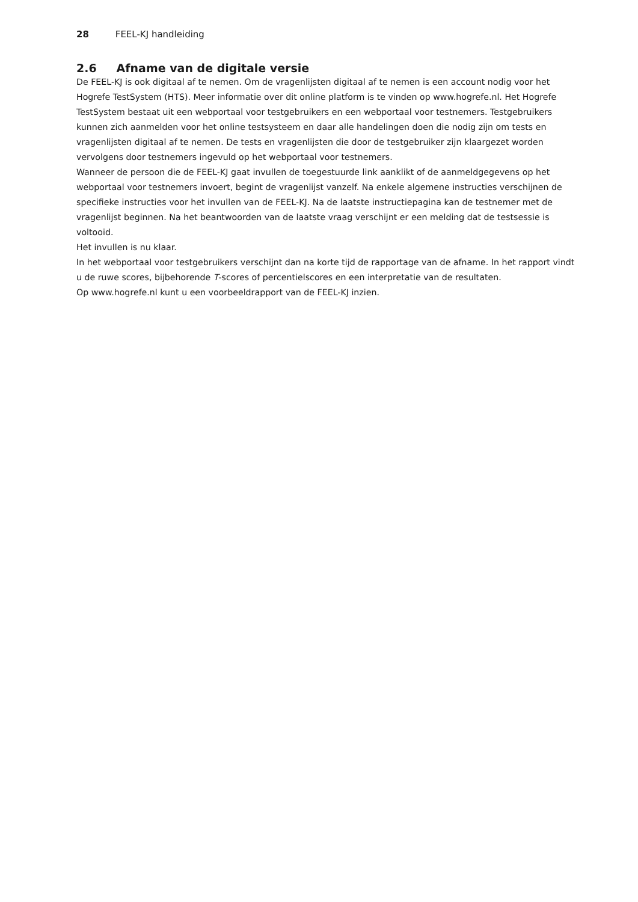28 FEEL-KJ handleiding
2.6 Afname van de digitale versie
De FEEL-KJ is ook digitaal af te nemen. Om de vragenlijsten digitaal af te nemen is een account nodig voor het Hogrefe TestSystem (HTS). Meer informatie over dit online platform is te vinden op www.hogrefe.nl. Het Hogrefe TestSystem bestaat uit een webportaal voor testgebruikers en een webportaal voor testnemers. Testgebruikers kunnen zich aanmelden voor het online testsysteem en daar alle handelingen doen die nodig zijn om tests en vragenlijsten digitaal af te nemen. De tests en vragenlijsten die door de testgebruiker zijn klaargezet worden vervolgens door testnemers ingevuld op het webportaal voor testnemers.
Wanneer de persoon die de FEEL-KJ gaat invullen de toegestuurde link aanklikt of de aanmeldgegevens op het webportaal voor testnemers invoert, begint de vragenlijst vanzelf. Na enkele algemene instructies verschijnen de specifieke instructies voor het invullen van de FEEL-KJ. Na de laatste instructiepagina kan de testnemer met de vragenlijst beginnen. Na het beantwoorden van de laatste vraag verschijnt er een melding dat de testsessie is voltooid.
Het invullen is nu klaar.
In het webportaal voor testgebruikers verschijnt dan na korte tijd de rapportage van de afname. In het rapport vindt u de ruwe scores, bijbehorende T-scores of percentielscores en een interpretatie van de resultaten.
Op www.hogrefe.nl kunt u een voorbeeldrapport van de FEEL-KJ inzien.